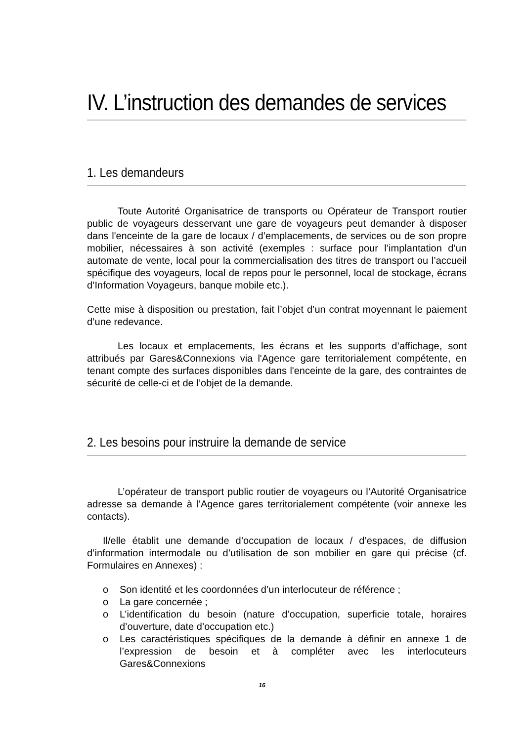IV. L’instruction des demandes de services
1. Les demandeurs
Toute Autorité Organisatrice de transports ou Opérateur de Transport routier public de voyageurs desservant une gare de voyageurs peut demander à disposer dans l'enceinte de la gare de locaux / d’emplacements, de services ou de son propre mobilier, nécessaires à son activité (exemples : surface pour l’implantation d’un automate de vente, local pour la commercialisation des titres de transport ou l’accueil spécifique des voyageurs, local de repos pour le personnel, local de stockage, écrans d’Information Voyageurs, banque mobile etc.).
Cette mise à disposition ou prestation, fait l’objet d’un contrat moyennant le paiement d’une redevance.
Les locaux et emplacements, les écrans et les supports d’affichage, sont attribués par Gares&Connexions via l'Agence gare territorialement compétente, en tenant compte des surfaces disponibles dans l'enceinte de la gare, des contraintes de sécurité de celle-ci et de l’objet de la demande.
2. Les besoins pour instruire la demande de service
L’opérateur de transport public routier de voyageurs ou l’Autorité Organisatrice adresse sa demande à l'Agence gares territorialement compétente (voir annexe les contacts).
Il/elle établit une demande d’occupation de locaux / d’espaces, de diffusion d’information intermodale ou d’utilisation de son mobilier en gare qui précise (cf. Formulaires en Annexes) :
o Son identité et les coordonnées d’un interlocuteur de référence ;
o La gare concernée ;
o L’identification du besoin (nature d’occupation, superficie totale, horaires d’ouverture, date d’occupation etc.)
o Les caractéristiques spécifiques de la demande à définir en annexe 1 de l’expression de besoin et à compléter avec les interlocuteurs Gares&Connexions
16